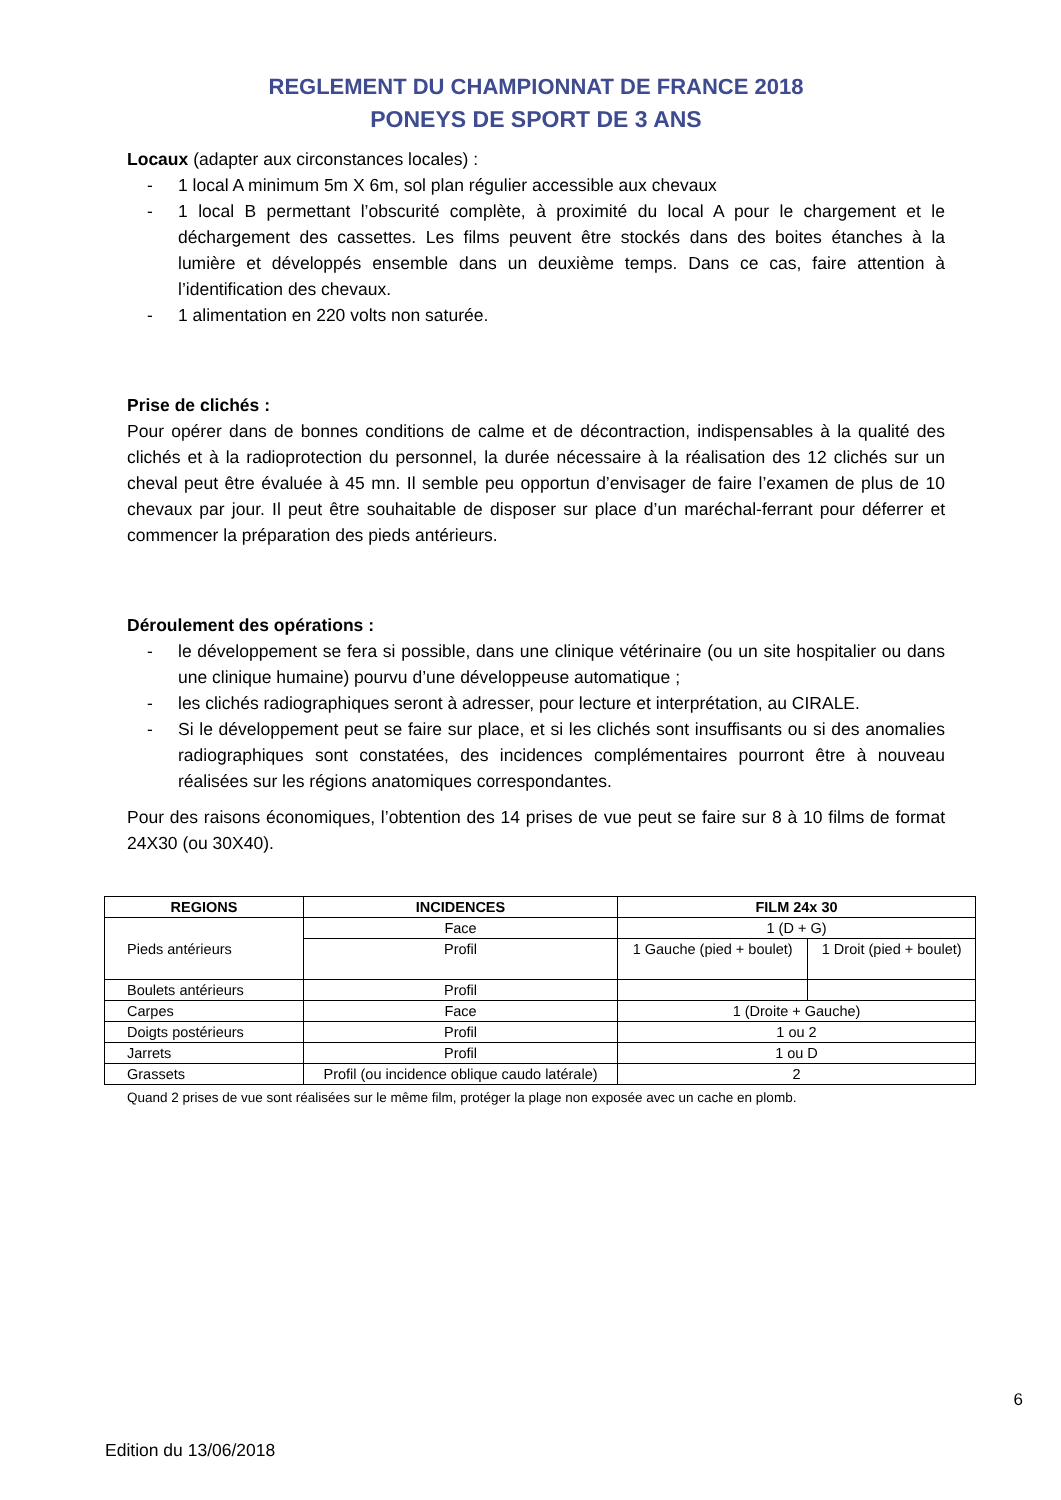REGLEMENT DU CHAMPIONNAT DE FRANCE 2018
PONEYS DE SPORT DE 3 ANS
Locaux (adapter aux circonstances locales) :
- 1 local A minimum 5m X 6m, sol plan régulier accessible aux chevaux
- 1 local B permettant l’obscurité complète, à proximité du local A pour le chargement et le déchargement des cassettes. Les films peuvent être stockés dans des boites étanches à la lumière et développés ensemble dans un deuxième temps. Dans ce cas, faire attention à l’identification des chevaux.
- 1 alimentation en 220 volts non saturée.
Prise de clichés :
Pour opérer dans de bonnes conditions de calme et de décontraction, indispensables à la qualité des clichés et à la radioprotection du personnel, la durée nécessaire à la réalisation des 12 clichés sur un cheval peut être évaluée à 45 mn. Il semble peu opportun d’envisager de faire l’examen de plus de 10 chevaux par jour. Il peut être souhaitable de disposer sur place d’un maréchal-ferrant pour déferrer et commencer la préparation des pieds antérieurs.
Déroulement des opérations :
- le développement se fera si possible, dans une clinique vétérinaire (ou un site hospitalier ou dans une clinique humaine) pourvu d’une développeuse automatique ;
- les clichés radiographiques seront à adresser, pour lecture et interprétation, au CIRALE.
- Si le développement peut se faire sur place, et si les clichés sont insuffisants ou si des anomalies radiographiques sont constatées, des incidences complémentaires pourront être à nouveau réalisées sur les régions anatomiques correspondantes.
Pour des raisons économiques, l’obtention des 14 prises de vue peut se faire sur 8 à 10 films de format 24X30 (ou 30X40).
| REGIONS | INCIDENCES | FILM 24x 30 | |
| --- | --- | --- | --- |
| Pieds antérieurs | Face | 1 (D + G) | |
| | Profil | 1 Gauche (pied + boulet) | 1 Droit (pied + boulet) |
| Boulets antérieurs | Profil | | |
| Carpes | Face | 1 (Droite + Gauche) | |
| Doigts postérieurs | Profil | 1 ou 2 | |
| Jarrets | Profil | 1 ou D | |
| Grassets | Profil (ou incidence oblique caudo latérale) | 2 | |
Quand 2 prises de vue sont réalisées sur le même film, protéger la plage non exposée avec un cache en plomb.
6
Edition du 13/06/2018